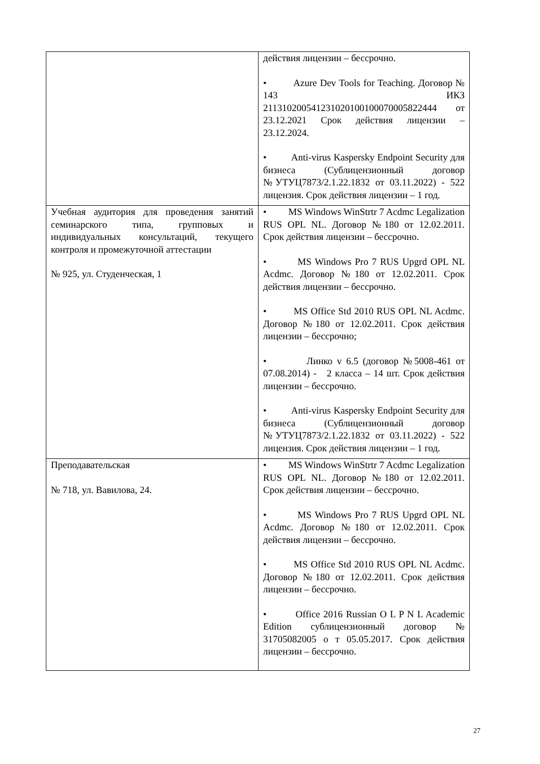| | действия лицензии – бессрочно. • Azure Dev Tools for Teaching. Договор № 143 ИКЗ 211310200541231020100100070005822444 от 23.12.2021 Срок действия лицензии – 23.12.2024. • Anti-virus Kaspersky Endpoint Security для бизнеса (Сублицензионный договор №УТУЦ7873/2.1.22.1832 от 03.11.2022) - 522 лицензия. Срок действия лицензии – 1 год. |
| Учебная аудитория для проведения занятий семинарского типа, групповых и индивидуальных консультаций, текущего контроля и промежуточной аттестации № 925, ул. Студенческая, 1 | • MS Windows WinStrtr 7 Acdmc Legalization RUS OPL NL. Договор №180 от 12.02.2011. Срок действия лицензии – бессрочно. • MS Windows Pro 7 RUS Upgrd OPL NL Acdmc. Договор №180 от 12.02.2011. Срок действия лицензии – бессрочно. • MS Office Std 2010 RUS OPL NL Acdmc. Договор №180 от 12.02.2011. Срок действия лицензии – бессрочно; • Линко v 6.5 (договор №5008-461 от 07.08.2014) - 2 класса – 14 шт. Срок действия лицензии – бессрочно. • Anti-virus Kaspersky Endpoint Security для бизнеса (Сублицензионный договор №УТУЦ7873/2.1.22.1832 от 03.11.2022) - 522 лицензия. Срок действия лицензии – 1 год. |
| Преподавательская № 718, ул. Вавилова, 24. | • MS Windows WinStrtr 7 Acdmc Legalization RUS OPL NL. Договор №180 от 12.02.2011. Срок действия лицензии – бессрочно. • MS Windows Pro 7 RUS Upgrd OPL NL Acdmc. Договор №180 от 12.02.2011. Срок действия лицензии – бессрочно. • MS Office Std 2010 RUS OPL NL Acdmc. Договор №180 от 12.02.2011. Срок действия лицензии – бессрочно. • Office 2016 Russian O L P N L Academic Edition сублицензионный договор № 31705082005 о т 05.05.2017. Срок действия лицензии – бессрочно. |
27